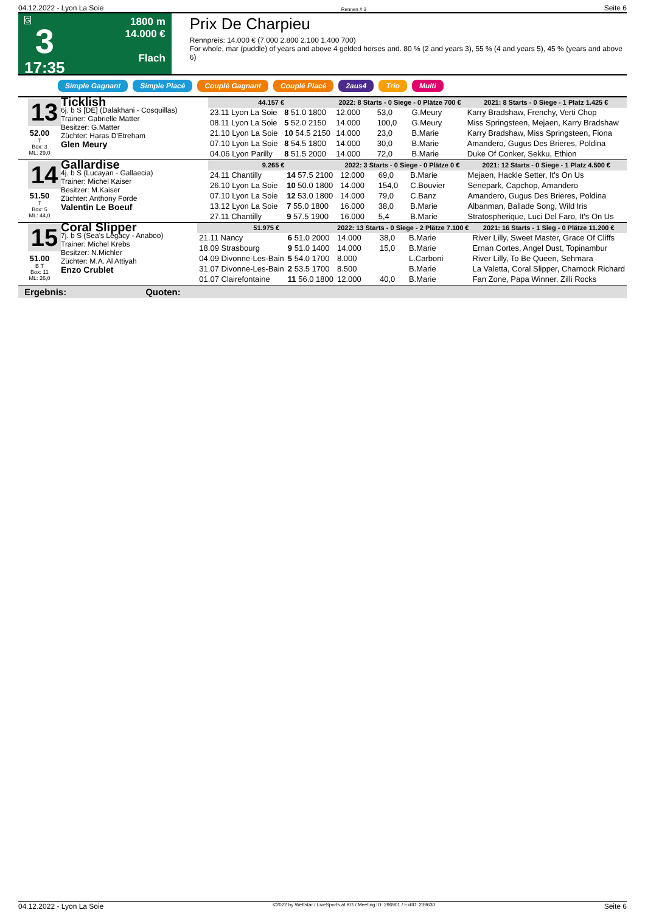04.12.2022 - Lyon La Soie Rennen # 3 Seite 6
G
3
17:35
1800 m
14.000 €
Flach
Prix De Charpieu
Rennpreis: 14.000 € (7.000 2.800 2.100 1.400 700)
For whole, mar (puddle) of years and above 4 gelded horses and. 80 % (2 and years 3), 55 % (4 and years 5), 45 % (years and above 6)
Simple Gagnant Simple Placé Couplé Gagnant Couplé Placé 2aus4 Trio Multi
13
52.00
T
Box: 3
ML: 29,0
Ticklish
6j. b S [DE] (Dalakhani - Cosquillas)
Trainer: Gabrielle Matter
Besitzer: G.Matter
Züchter: Haras D'Etreham
Glen Meury
| 44.157 € | | 2022: 8 Starts - 0 Siege - 0 Plätze 700 € | | | | 2021: 8 Starts - 0 Siege - 1 Platz 1.425 € |
| --- | --- | --- | --- | --- | --- | --- |
| 23.11 Lyon La Soie | 8 51.0 1800 | 12.000 | 53,0 | G.Meury | | Karry Bradshaw, Frenchy, Verti Chop |
| 08.11 Lyon La Soie | 5 52.0 2150 | 14.000 | 100,0 | G.Meury | | Miss Springsteen, Mejaen, Karry Bradshaw |
| 21.10 Lyon La Soie | 10 54.5 2150 | 14.000 | 23,0 | B.Marie | | Karry Bradshaw, Miss Springsteen, Fiona |
| 07.10 Lyon La Soie | 8 54.5 1800 | 14.000 | 30,0 | B.Marie | | Amandero, Gugus Des Brieres, Poldina |
| 04.06 Lyon Parilly | 8 51.5 2000 | 14.000 | 72,0 | B.Marie | | Duke Of Conker, Sekku, Ethion |
14
51.50
T
Box: 5
ML: 44,0
Gallardise
4j. b S (Lucayan - Gallaecia)
Trainer: Michel Kaiser
Besitzer: M.Kaiser
Züchter: Anthony Forde
Valentin Le Boeuf
| 9.265 € | | 2022: 3 Starts - 0 Siege - 0 Plätze 0 € | | | | 2021: 12 Starts - 0 Siege - 1 Platz 4.500 € |
| --- | --- | --- | --- | --- | --- | --- |
| 24.11 Chantilly | 14 57.5 2100 | 12.000 | 69,0 | B.Marie | | Mejaen, Hackle Setter, It's On Us |
| 26.10 Lyon La Soie | 10 50.0 1800 | 14.000 | 154,0 | C.Bouvier | | Senepark, Capchop, Amandero |
| 07.10 Lyon La Soie | 12 53.0 1800 | 14.000 | 79,0 | C.Banz | | Amandero, Gugus Des Brieres, Poldina |
| 13.12 Lyon La Soie | 7 55.0 1800 | 16.000 | 38,0 | B.Marie | | Albanman, Ballade Song, Wild Iris |
| 27.11 Chantilly | 9 57.5 1900 | 16.000 | 5,4 | B.Marie | | Stratospherique, Luci Del Faro, It's On Us |
15
51.00
B T
Box: 11
ML: 26,0
Coral Slipper
7j. b S (Sea's Legacy - Anaboo)
Trainer: Michel Krebs
Besitzer: N.Michler
Züchter: M.A. Al Attiyah
Enzo Crublet
| 51.975 € | | 2022: 13 Starts - 0 Siege - 2 Plätze 7.100 € | | | | 2021: 16 Starts - 1 Sieg - 0 Plätze 11.200 € |
| --- | --- | --- | --- | --- | --- | --- |
| 21.11 Nancy | 6 51.0 2000 | 14.000 | 38,0 | B.Marie | | River Lilly, Sweet Master, Grace Of Cliffs |
| 18.09 Strasbourg | 9 51.0 1400 | 14.000 | 15,0 | B.Marie | | Ernan Cortes, Angel Dust, Topinambur |
| 04.09 Divonne-Les-Bain | 5 54.0 1700 | 8.000 | | L.Carboni | | River Lilly, To Be Queen, Sehmara |
| 31.07 Divonne-Les-Bain | 2 53.5 1700 | 8.500 | | B.Marie | | La Valetta, Coral Slipper, Charnock Richard |
| 01.07 Clairefontaine | 11 56.0 1800 | 12.000 | 40,0 | B.Marie | | Fan Zone, Papa Winner, Zilli Rocks |
Ergebnis: Quoten:
04.12.2022 - Lyon La Soie ©2022 by Wettstar / LiveSports.at KG / Meeting ID: 296901 / ExtID: 239630 Seite 6